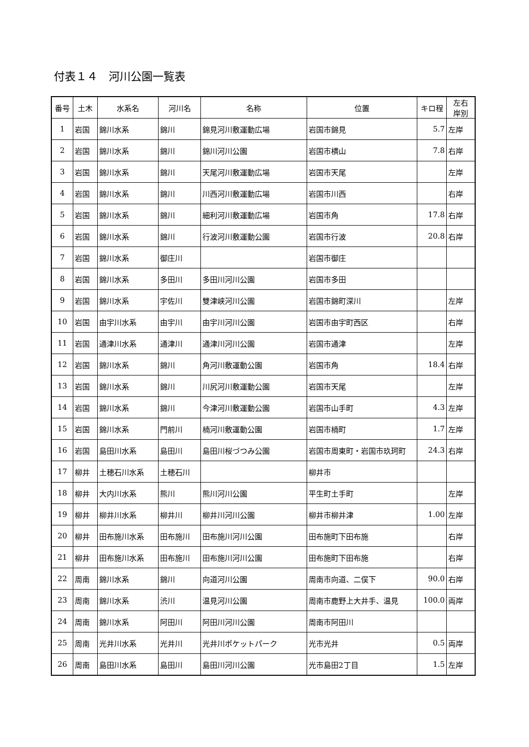付表１４　河川公園一覧表
| 番号 | 土木 | 水系名 | 河川名 | 名称 | 位置 | キロ程 | 左右 岸別 |
| --- | --- | --- | --- | --- | --- | --- | --- |
| 1 | 岩国 | 錦川水系 | 錦川 | 錦見河川敷運動広場 | 岩国市錦見 | 5.7 | 左岸 |
| 2 | 岩国 | 錦川水系 | 錦川 | 錦川河川公園 | 岩国市横山 | 7.8 | 右岸 |
| 3 | 岩国 | 錦川水系 | 錦川 | 天尾河川敷運動広場 | 岩国市天尾 | | 左岸 |
| 4 | 岩国 | 錦川水系 | 錦川 | 川西河川敷運動広場 | 岩国市川西 | | 右岸 |
| 5 | 岩国 | 錦川水系 | 錦川 | 細利河川敷運動広場 | 岩国市角 | 17.8 | 右岸 |
| 6 | 岩国 | 錦川水系 | 錦川 | 行波河川敷運動公園 | 岩国市行波 | 20.8 | 右岸 |
| 7 | 岩国 | 錦川水系 | 御庄川 | | 岩国市御庄 | | |
| 8 | 岩国 | 錦川水系 | 多田川 | 多田川河川公園 | 岩国市多田 | | |
| 9 | 岩国 | 錦川水系 | 宇佐川 | 雙津峡河川公園 | 岩国市錦町深川 | | 左岸 |
| 10 | 岩国 | 由宇川水系 | 由宇川 | 由宇川河川公園 | 岩国市由宇町西区 | | 右岸 |
| 11 | 岩国 | 通津川水系 | 通津川 | 通津川河川公園 | 岩国市通津 | | 左岸 |
| 12 | 岩国 | 錦川水系 | 錦川 | 角河川敷運動公園 | 岩国市角 | 18.4 | 右岸 |
| 13 | 岩国 | 錦川水系 | 錦川 | 川尻河川敷運動公園 | 岩国市天尾 | | 左岸 |
| 14 | 岩国 | 錦川水系 | 錦川 | 今津河川敷運動公園 | 岩国市山手町 | 4.3 | 左岸 |
| 15 | 岩国 | 錦川水系 | 門前川 | 楠河川敷運動公園 | 岩国市楠町 | 1.7 | 左岸 |
| 16 | 岩国 | 島田川水系 | 島田川 | 島田川桜づつみ公園 | 岩国市周東町・岩国市玖珂町 | 24.3 | 右岸 |
| 17 | 柳井 | 土穂石川水系 | 土穂石川 | | 柳井市 | | |
| 18 | 柳井 | 大内川水系 | 熊川 | 熊川河川公園 | 平生町土手町 | | 左岸 |
| 19 | 柳井 | 柳井川水系 | 柳井川 | 柳井川河川公園 | 柳井市柳井津 | 1.00 | 左岸 |
| 20 | 柳井 | 田布施川水系 | 田布施川 | 田布施川河川公園 | 田布施町下田布施 | | 右岸 |
| 21 | 柳井 | 田布施川水系 | 田布施川 | 田布施川河川公園 | 田布施町下田布施 | | 右岸 |
| 22 | 周南 | 錦川水系 | 錦川 | 向道河川公園 | 周南市向道、二俣下 | 90.0 | 右岸 |
| 23 | 周南 | 錦川水系 | 渋川 | 温見河川公園 | 周南市鹿野上大井手、温見 | 100.0 | 両岸 |
| 24 | 周南 | 錦川水系 | 阿田川 | 阿田川河川公園 | 周南市阿田川 | | |
| 25 | 周南 | 光井川水系 | 光井川 | 光井川ポケットパーク | 光市光井 | 0.5 | 両岸 |
| 26 | 周南 | 島田川水系 | 島田川 | 島田川河川公園 | 光市島田2丁目 | 1.5 | 左岸 |